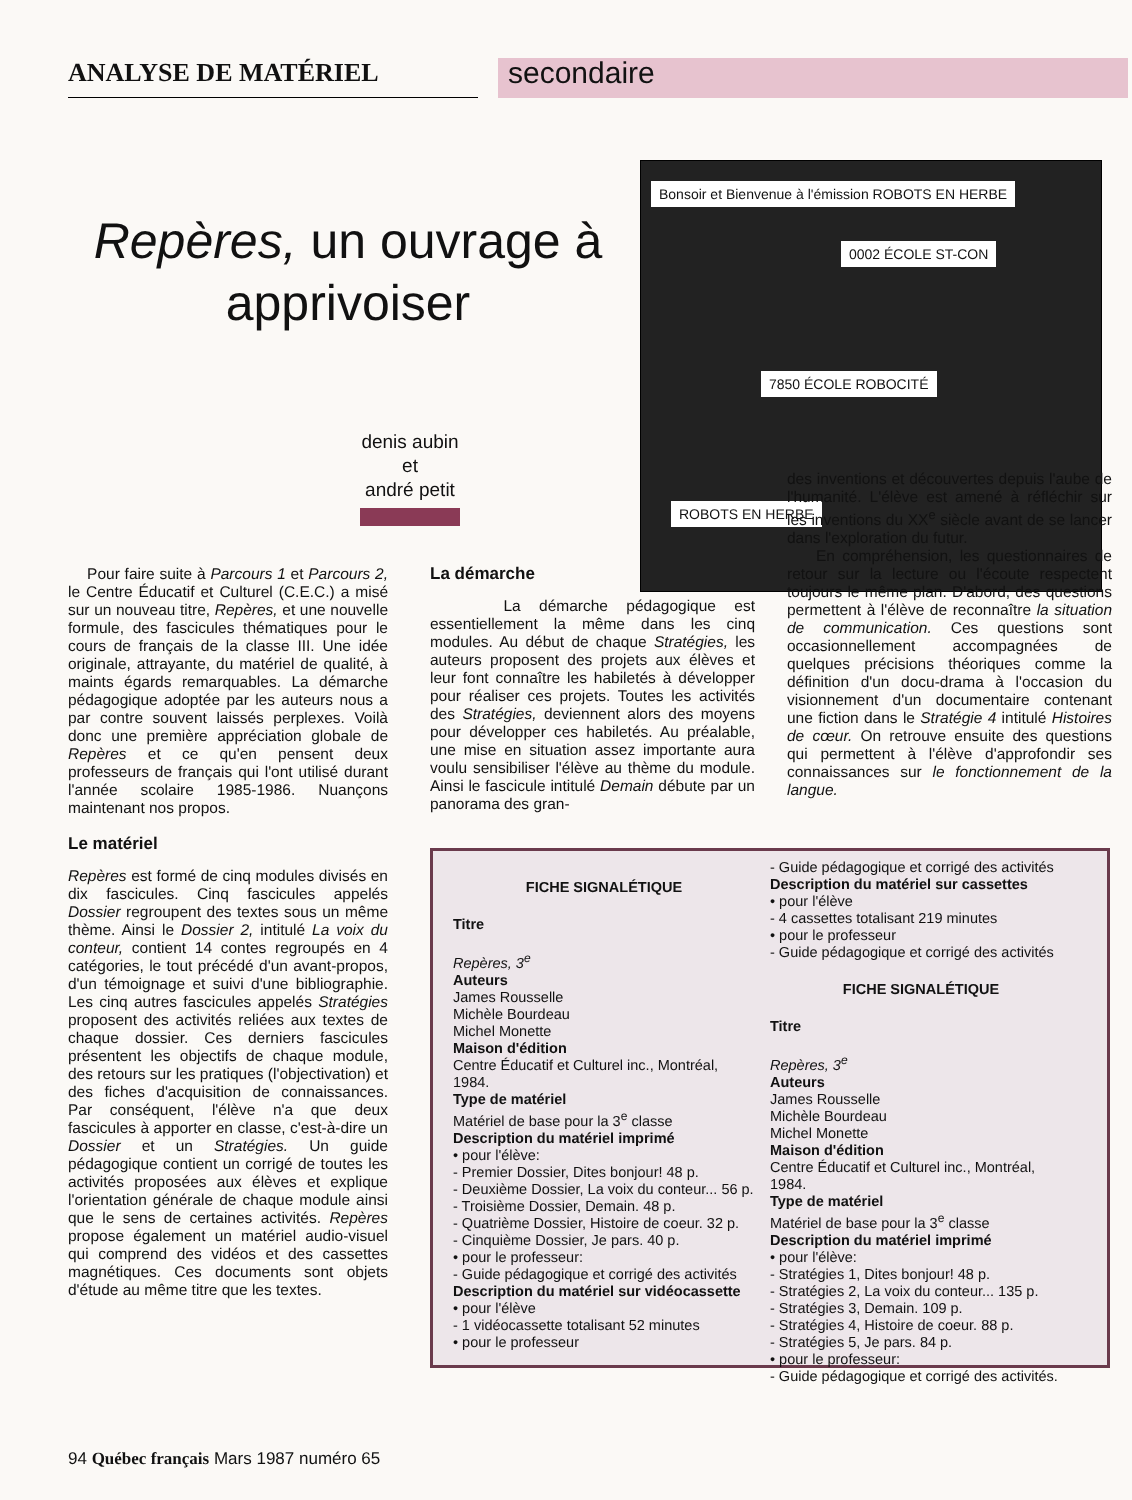ANALYSE DE MATÉRIEL
secondaire
Repères, un ouvrage à apprivoiser
Bonsoir et Bienvenue à l'émission ROBOTS EN HERBE
0002 ÉCOLE ST-CON
7850 ÉCOLE ROBOCITÉ
ROBOTS EN HERBE
denis aubin
et
andré petit
Pour faire suite à Parcours 1 et Parcours 2, le Centre Éducatif et Culturel (C.E.C.) a misé sur un nouveau titre, Repères, et une nouvelle formule, des fascicules thématiques pour le cours de français de la classe III. Une idée originale, attrayante, du matériel de qualité, à maints égards remarquables. La démarche pédagogique adoptée par les auteurs nous a par contre souvent laissés perplexes. Voilà donc une première appréciation globale de Repères et ce qu'en pensent deux professeurs de français qui l'ont utilisé durant l'année scolaire 1985-1986. Nuançons maintenant nos propos.
Le matériel
Repères est formé de cinq modules divisés en dix fascicules. Cinq fascicules appelés Dossier regroupent des textes sous un même thème. Ainsi le Dossier 2, intitulé La voix du conteur, contient 14 contes regroupés en 4 catégories, le tout précédé d'un avant-propos, d'un témoignage et suivi d'une bibliographie. Les cinq autres fascicules appelés Stratégies proposent des activités reliées aux textes de chaque dossier. Ces derniers fascicules présentent les objectifs de chaque module, des retours sur les pratiques (l'objectivation) et des fiches d'acquisition de connaissances. Par conséquent, l'élève n'a que deux fascicules à apporter en classe, c'est-à-dire un Dossier et un Stratégies. Un guide pédagogique contient un corrigé de toutes les activités proposées aux élèves et explique l'orientation générale de chaque module ainsi que le sens de certaines activités. Repères propose également un matériel audio-visuel qui comprend des vidéos et des cassettes magnétiques. Ces documents sont objets d'étude au même titre que les textes.
La démarche
La démarche pédagogique est essentiellement la même dans les cinq modules. Au début de chaque Stratégies, les auteurs proposent des projets aux élèves et leur font connaître les habiletés à développer pour réaliser ces projets. Toutes les activités des Stratégies, deviennent alors des moyens pour développer ces habiletés. Au préalable, une mise en situation assez importante aura voulu sensibiliser l'élève au thème du module. Ainsi le fascicule intitulé Demain débute par un panorama des gran-
des inventions et découvertes depuis l'aube de l'humanité. L'élève est amené à réfléchir sur les inventions du XX<sup>e</sup> siècle avant de se lancer dans l'exploration du futur.
En compréhension, les questionnaires de retour sur la lecture ou l'écoute respectent toujours le même plan. D'abord, des questions permettent à l'élève de reconnaître la situation de communication. Ces questions sont occasionnellement accompagnées de quelques précisions théoriques comme la définition d'un docu-drama à l'occasion du visionnement d'un documentaire contenant une fiction dans le Stratégie 4 intitulé Histoires de cœur. On retrouve ensuite des questions qui permettent à l'élève d'approfondir ses connaissances sur le fonctionnement de la langue.
FICHE SIGNALÉTIQUE
Titre
Repères, 3<sup>e</sup>
Auteurs
James Rousselle
Michèle Bourdeau
Michel Monette
Maison d'édition
Centre Éducatif et Culturel inc., Montréal, 1984.
Type de matériel
Matériel de base pour la 3<sup>e</sup> classe
Description du matériel imprimé
• pour l'élève:
- Premier Dossier, Dites bonjour! 48 p.
- Deuxième Dossier, La voix du conteur... 56 p.
- Troisième Dossier, Demain. 48 p.
- Quatrième Dossier, Histoire de coeur. 32 p.
- Cinquième Dossier, Je pars. 40 p.
• pour le professeur:
- Guide pédagogique et corrigé des activités
Description du matériel sur vidéocassette
• pour l'élève
- 1 vidéocassette totalisant 52 minutes
• pour le professeur
- Guide pédagogique et corrigé des activités
Description du matériel sur cassettes
• pour l'élève
- 4 cassettes totalisant 219 minutes
• pour le professeur
- Guide pédagogique et corrigé des activités
FICHE SIGNALÉTIQUE
Titre
Repères, 3<sup>e</sup>
Auteurs
James Rousselle
Michèle Bourdeau
Michel Monette
Maison d'édition
Centre Éducatif et Culturel inc., Montréal, 1984.
Type de matériel
Matériel de base pour la 3<sup>e</sup> classe
Description du matériel imprimé
• pour l'élève:
- Stratégies 1, Dites bonjour! 48 p.
- Stratégies 2, La voix du conteur... 135 p.
- Stratégies 3, Demain. 109 p.
- Stratégies 4, Histoire de coeur. 88 p.
- Stratégies 5, Je pars. 84 p.
• pour le professeur:
- Guide pédagogique et corrigé des activités.
94 Québec français Mars 1987 numéro 65